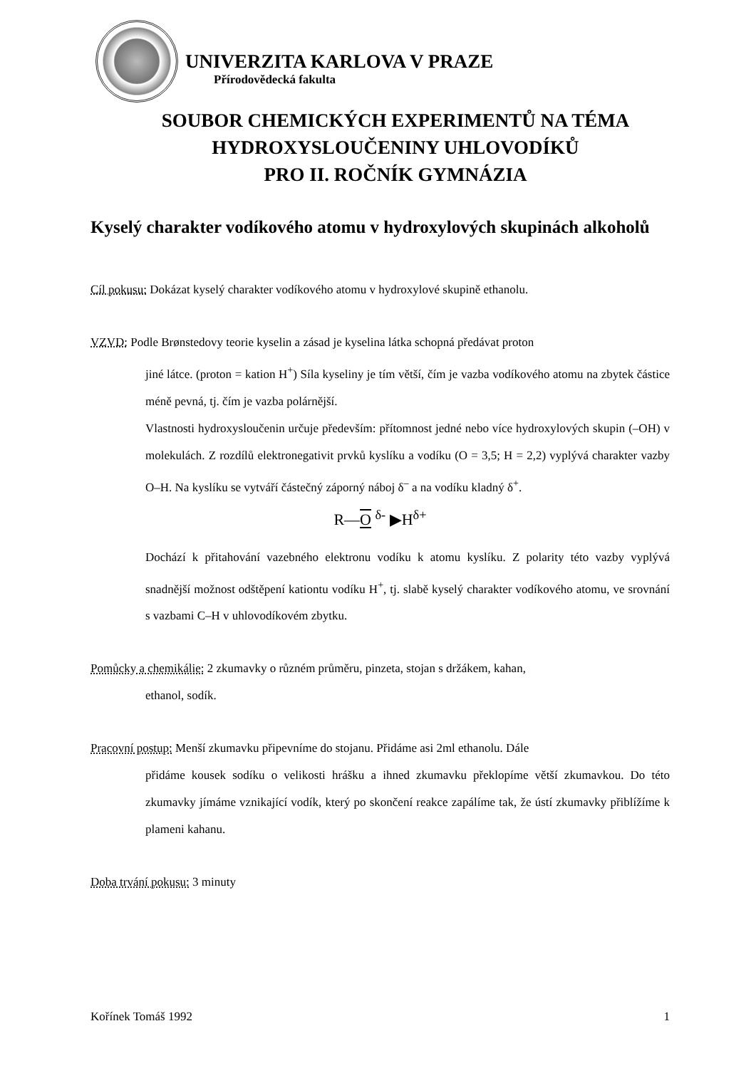UNIVERZITA KARLOVA V PRAZE
Přírodovědecká fakulta
SOUBOR CHEMICKÝCH EXPERIMENTŮ NA TÉMA
HYDROXYSLOUČENINY UHLOVODÍKŮ
PRO II. ROČNÍK GYMNÁZIA
Kyselý charakter vodíkového atomu v hydroxylových skupinách alkoholů
Cíl pokusu: Dokázat kyselý charakter vodíkového atomu v hydroxylové skupině ethanolu.
VZVD: Podle Brønstedovy teorie kyselin a zásad je kyselina látka schopná předávat proton
jiné látce. (proton = kation H<sup>+</sup>) Síla kyseliny je tím větší, čím je vazba vodíkového atomu na zbytek částice méně pevná, tj. čím je vazba polárnější.
Vlastnosti hydroxysloučenin určuje především: přítomnost jedné nebo více hydroxylových skupin (–OH) v molekulách. Z rozdílů elektronegativit prvků kyslíku a vodíku (O = 3,5; H = 2,2) vyplývá charakter vazby O–H. Na kyslíku se vytváří částečný záporný náboj δ<sup>–</sup> a na vodíku kladný δ<sup>+</sup>.
R—O <sup>δ-</sup> ▶H<sup>δ+</sup>
Dochází k přitahování vazebného elektronu vodíku k atomu kyslíku. Z polarity této vazby vyplývá snadnější možnost odštěpení kationtu vodíku H<sup>+</sup>, tj. slabě kyselý charakter vodíkového atomu, ve srovnání s vazbami C–H v uhlovodíkovém zbytku.
Pomůcky a chemikálie: 2 zkumavky o různém průměru, pinzeta, stojan s držákem, kahan,
ethanol, sodík.
Pracovní postup: Menší zkumavku připevníme do stojanu. Přidáme asi 2ml ethanolu. Dále
přidáme kousek sodíku o velikosti hrášku a ihned zkumavku překlopíme větší zkumavkou. Do této zkumavky jímáme vznikající vodík, který po skončení reakce zapálíme tak, že ústí zkumavky přiblížíme k plameni kahanu.
Doba trvání pokusu: 3 minuty
Kořínek Tomáš 1992 1